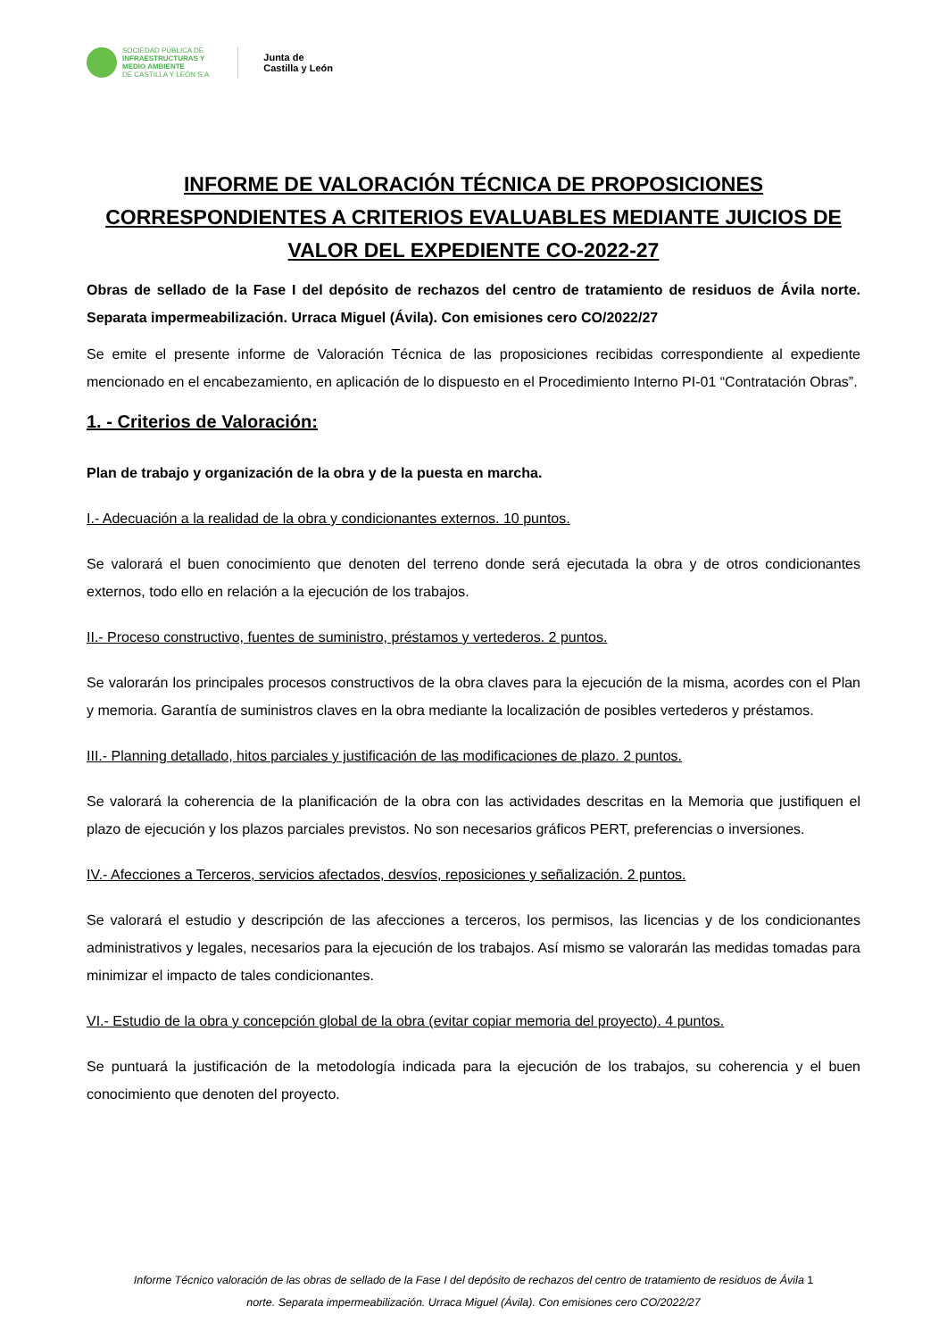SOCIEDAD PÚBLICA DE
INFRAESTRUCTURAS Y
MEDIO AMBIENTE
DE CASTILLA Y LEÓN S.A.
Junta de
Castilla y León
INFORME DE VALORACIÓN TÉCNICA DE PROPOSICIONES CORRESPONDIENTES A CRITERIOS EVALUABLES MEDIANTE JUICIOS DE VALOR DEL EXPEDIENTE CO-2022-27
Obras de sellado de la Fase I del depósito de rechazos del centro de tratamiento de residuos de Ávila norte. Separata impermeabilización. Urraca Miguel (Ávila). Con emisiones cero CO/2022/27
Se emite el presente informe de Valoración Técnica de las proposiciones recibidas correspondiente al expediente mencionado en el encabezamiento, en aplicación de lo dispuesto en el Procedimiento Interno PI-01 “Contratación Obras”.
1. - Criterios de Valoración:
Plan de trabajo y organización de la obra y de la puesta en marcha.
I.- Adecuación a la realidad de la obra y condicionantes externos. 10 puntos.
Se valorará el buen conocimiento que denoten del terreno donde será ejecutada la obra y de otros condicionantes externos, todo ello en relación a la ejecución de los trabajos.
II.- Proceso constructivo, fuentes de suministro, préstamos y vertederos. 2 puntos.
Se valorarán los principales procesos constructivos de la obra claves para la ejecución de la misma, acordes con el Plan y memoria. Garantía de suministros claves en la obra mediante la localización de posibles vertederos y préstamos.
III.- Planning detallado, hitos parciales y justificación de las modificaciones de plazo. 2 puntos.
Se valorará la coherencia de la planificación de la obra con las actividades descritas en la Memoria que justifiquen el plazo de ejecución y los plazos parciales previstos. No son necesarios gráficos PERT, preferencias o inversiones.
IV.- Afecciones a Terceros, servicios afectados, desvíos, reposiciones y señalización. 2 puntos.
Se valorará el estudio y descripción de las afecciones a terceros, los permisos, las licencias y de los condicionantes administrativos y legales, necesarios para la ejecución de los trabajos. Así mismo se valorarán las medidas tomadas para minimizar el impacto de tales condicionantes.
VI.- Estudio de la obra y concepción global de la obra (evitar copiar memoria del proyecto). 4 puntos.
Se puntuará la justificación de la metodología indicada para la ejecución de los trabajos, su coherencia y el buen conocimiento que denoten del proyecto.
Informe Técnico valoración de las obras de sellado de la Fase I del depósito de rechazos del centro de tratamiento de residuos de Ávila 1
norte. Separata impermeabilización. Urraca Miguel (Ávila). Con emisiones cero CO/2022/27